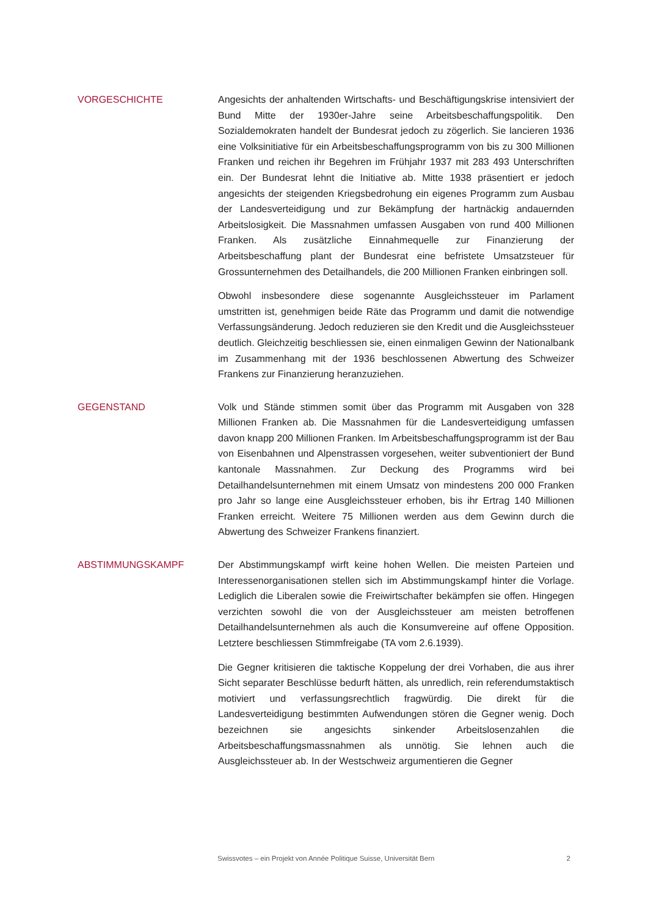VORGESCHICHTE
Angesichts der anhaltenden Wirtschafts- und Beschäftigungskrise intensiviert der Bund Mitte der 1930er-Jahre seine Arbeitsbeschaffungspolitik. Den Sozialdemokraten handelt der Bundesrat jedoch zu zögerlich. Sie lancieren 1936 eine Volksinitiative für ein Arbeitsbeschaffungsprogramm von bis zu 300 Millionen Franken und reichen ihr Begehren im Frühjahr 1937 mit 283 493 Unterschriften ein. Der Bundesrat lehnt die Initiative ab. Mitte 1938 präsentiert er jedoch angesichts der steigenden Kriegsbedrohung ein eigenes Programm zum Ausbau der Landesverteidigung und zur Bekämpfung der hartnäckig andauernden Arbeitslosigkeit. Die Massnahmen umfassen Ausgaben von rund 400 Millionen Franken. Als zusätzliche Einnahmequelle zur Finanzierung der Arbeitsbeschaffung plant der Bundesrat eine befristete Umsatzsteuer für Grossunternehmen des Detailhandels, die 200 Millionen Franken einbringen soll.
Obwohl insbesondere diese sogenannte Ausgleichssteuer im Parlament umstritten ist, genehmigen beide Räte das Programm und damit die notwendige Verfassungsänderung. Jedoch reduzieren sie den Kredit und die Ausgleichssteuer deutlich. Gleichzeitig beschliessen sie, einen einmaligen Gewinn der Nationalbank im Zusammenhang mit der 1936 beschlossenen Abwertung des Schweizer Frankens zur Finanzierung heranzuziehen.
GEGENSTAND
Volk und Stände stimmen somit über das Programm mit Ausgaben von 328 Millionen Franken ab. Die Massnahmen für die Landesverteidigung umfassen davon knapp 200 Millionen Franken. Im Arbeitsbeschaffungsprogramm ist der Bau von Eisenbahnen und Alpenstrassen vorgesehen, weiter subventioniert der Bund kantonale Massnahmen. Zur Deckung des Programms wird bei Detailhandelsunternehmen mit einem Umsatz von mindestens 200 000 Franken pro Jahr so lange eine Ausgleichssteuer erhoben, bis ihr Ertrag 140 Millionen Franken erreicht. Weitere 75 Millionen werden aus dem Gewinn durch die Abwertung des Schweizer Frankens finanziert.
ABSTIMMUNGSKAMPF
Der Abstimmungskampf wirft keine hohen Wellen. Die meisten Parteien und Interessenorganisationen stellen sich im Abstimmungskampf hinter die Vorlage. Lediglich die Liberalen sowie die Freiwirtschafter bekämpfen sie offen. Hingegen verzichten sowohl die von der Ausgleichssteuer am meisten betroffenen Detailhandelsunternehmen als auch die Konsumvereine auf offene Opposition. Letztere beschliessen Stimmfreigabe (TA vom 2.6.1939).
Die Gegner kritisieren die taktische Koppelung der drei Vorhaben, die aus ihrer Sicht separater Beschlüsse bedurft hätten, als unredlich, rein referendumstaktisch motiviert und verfassungsrechtlich fragwürdig. Die direkt für die Landesverteidigung bestimmten Aufwendungen stören die Gegner wenig. Doch bezeichnen sie angesichts sinkender Arbeitslosenzahlen die Arbeitsbeschaffungsmassnahmen als unnötig. Sie lehnen auch die Ausgleichssteuer ab. In der Westschweiz argumentieren die Gegner
Swissvotes – ein Projekt von Année Politique Suisse, Universität Bern 2